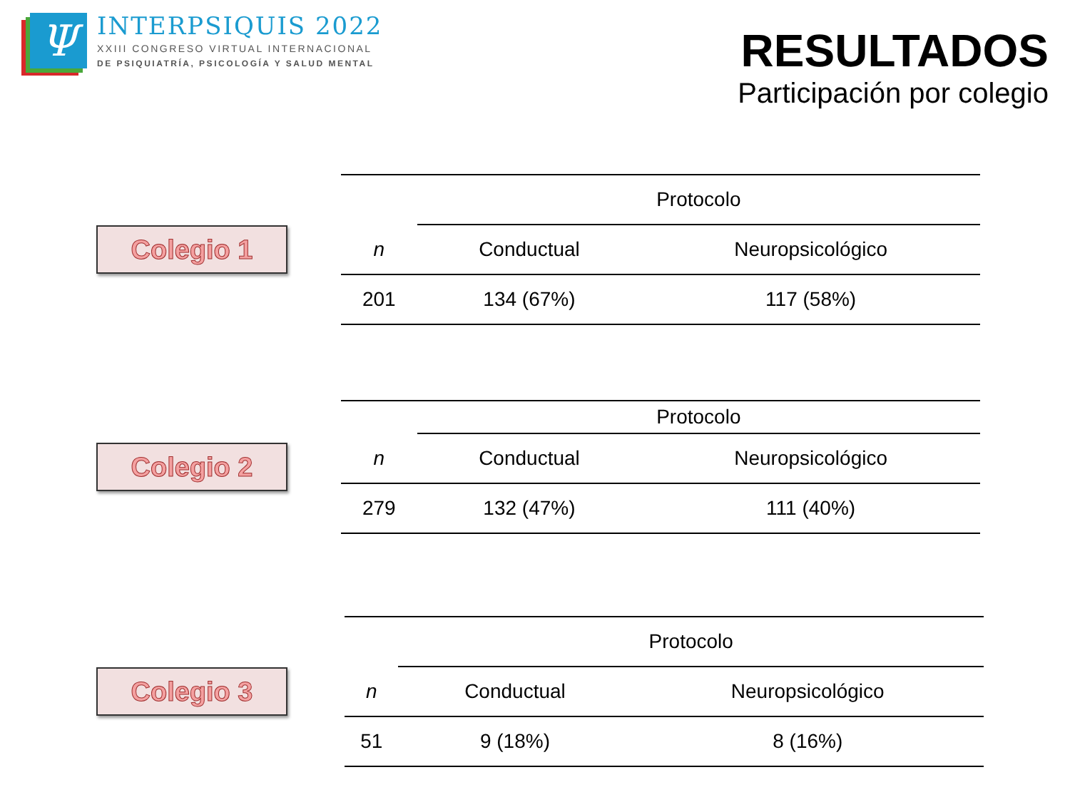Ψ
INTERPSIQUIS 2022
XXIII CONGRESO VIRTUAL INTERNACIONAL
DE PSIQUIATRÍA, PSICOLOGÍA Y SALUD MENTAL
RESULTADOS
Participación por colegio
Colegio 1
| | Protocolo | |
| --- | --- | --- |
| n | Conductual | Neuropsicológico |
| 201 | 134 (67%) | 117 (58%) |
Colegio 2
| | Protocolo | |
| --- | --- | --- |
| n | Conductual | Neuropsicológico |
| 279 | 132 (47%) | 111 (40%) |
Colegio 3
| | Protocolo | |
| --- | --- | --- |
| n | Conductual | Neuropsicológico |
| 51 | 9 (18%) | 8 (16%) |